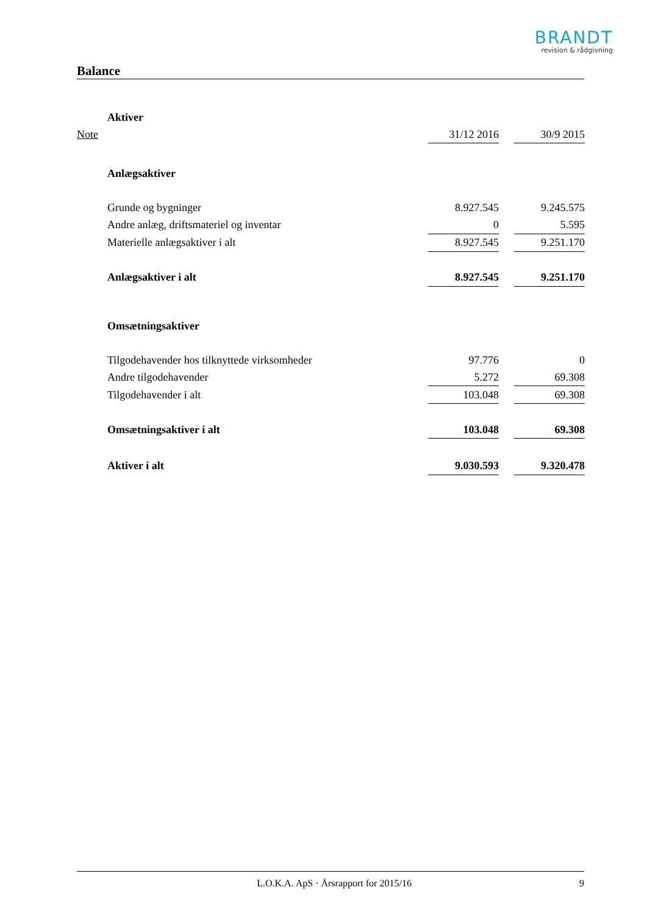BRANDT
revision & rådgivning
Balance
| | Aktiver | | | |
| Note | | 31/12 2016 | | 30/9 2015 |
| | Anlægsaktiver | | | |
| | Grunde og bygninger | 8.927.545 | | 9.245.575 |
| | Andre anlæg, driftsmateriel og inventar | 0 | | 5.595 |
| | Materielle anlægsaktiver i alt | 8.927.545 | | 9.251.170 |
| | Anlægsaktiver i alt | 8.927.545 | | 9.251.170 |
| | Omsætningsaktiver | | | |
| | Tilgodehavender hos tilknyttede virksomheder | 97.776 | | 0 |
| | Andre tilgodehavender | 5.272 | | 69.308 |
| | Tilgodehavender i alt | 103.048 | | 69.308 |
| | Omsætningsaktiver i alt | 103.048 | | 69.308 |
| | Aktiver i alt | 9.030.593 | | 9.320.478 |
L.O.K.A. ApS · Årsrapport for 2015/16 9